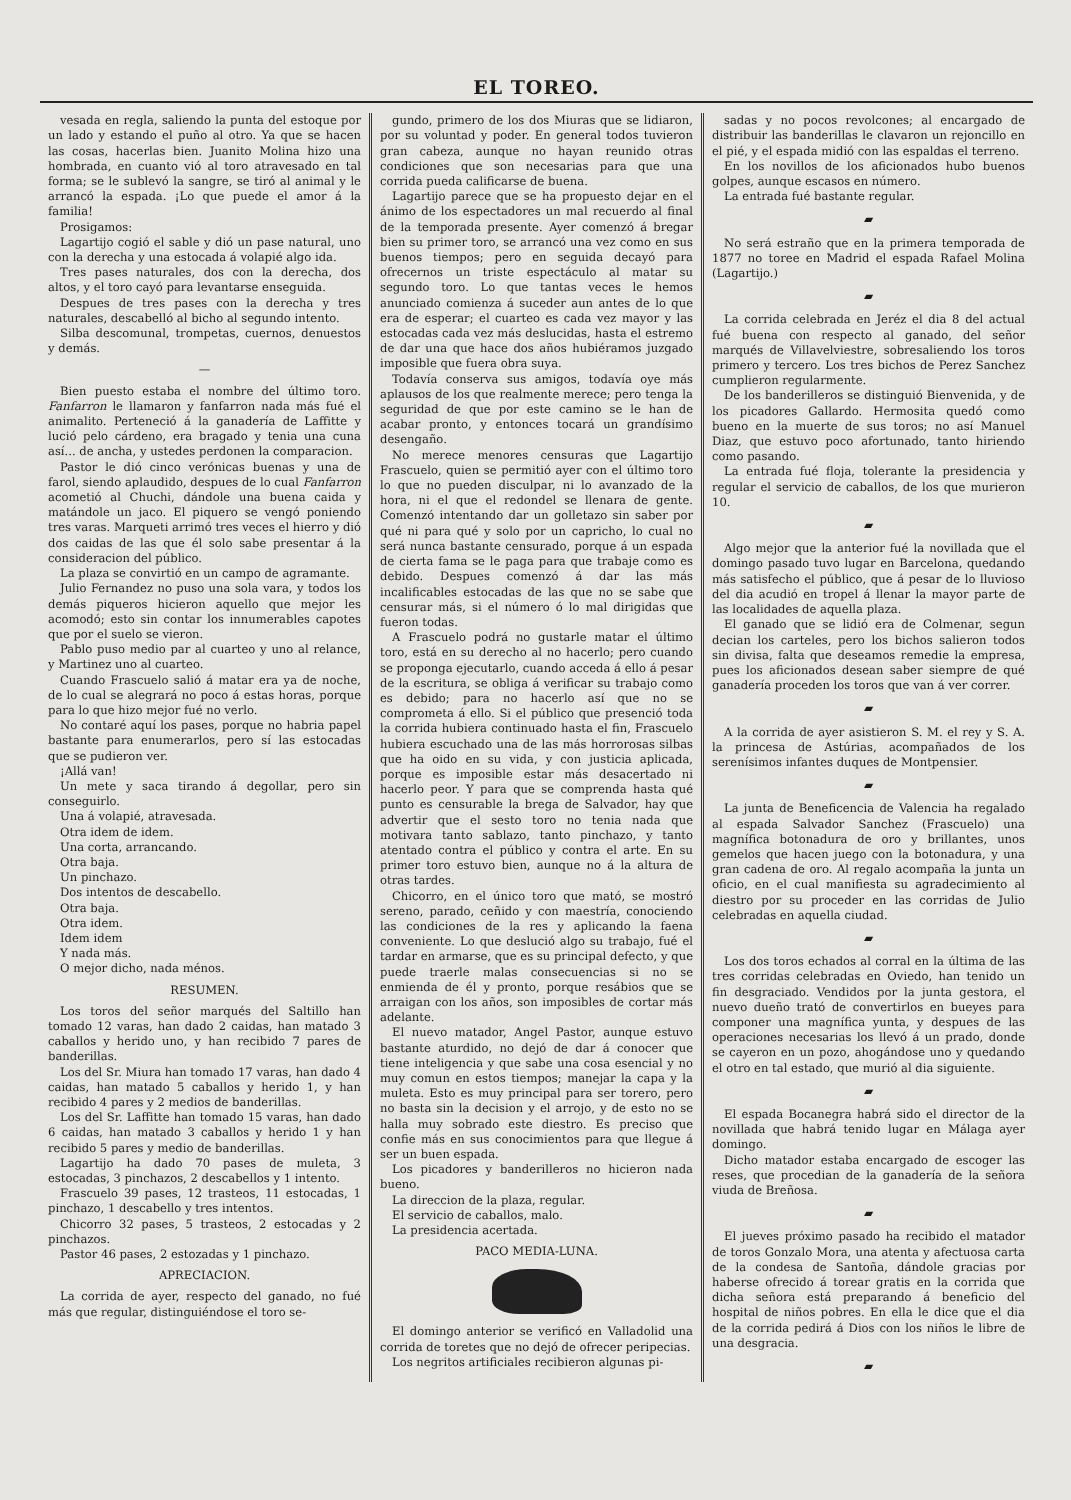EL TOREO.
vesada en regla, saliendo la punta del estoque por un lado y estando el puño al otro. Ya que se hacen las cosas, hacerlas bien. Juanito Molina hizo una hombrada, en cuanto vió al toro atravesado en tal forma; se le sublevó la sangre, se tiró al animal y le arrancó la espada. ¡Lo que puede el amor á la familia!
Prosigamos:
Lagartijo cogió el sable y dió un pase natural, uno con la derecha y una estocada á volapié algo ida.
Tres pases naturales, dos con la derecha, dos altos, y el toro cayó para levantarse enseguida.
Despues de tres pases con la derecha y tres naturales, descabelló al bicho al segundo intento.
Silba descomunal, trompetas, cuernos, denuestos y demás.
—
Bien puesto estaba el nombre del último toro. Fanfarron le llamaron y fanfarron nada más fué el animalito. Perteneció á la ganadería de Laffitte y lució pelo cárdeno, era bragado y tenia una cuna así... de ancha, y ustedes perdonen la comparacion.
Pastor le dió cinco verónicas buenas y una de farol, siendo aplaudido, despues de lo cual Fanfarron acometió al Chuchi, dándole una buena caida y matándole un jaco. El piquero se vengó poniendo tres varas. Marqueti arrimó tres veces el hierro y dió dos caidas de las que él solo sabe presentar á la consideracion del público.
La plaza se convirtió en un campo de agramante.
Julio Fernandez no puso una sola vara, y todos los demás piqueros hicieron aquello que mejor les acomodó; esto sin contar los innumerables capotes que por el suelo se vieron.
Pablo puso medio par al cuarteo y uno al relance, y Martinez uno al cuarteo.
Cuando Frascuelo salió á matar era ya de noche, de lo cual se alegrará no poco á estas horas, porque para lo que hizo mejor fué no verlo.
No contaré aquí los pases, porque no habria papel bastante para enumerarlos, pero sí las estocadas que se pudieron ver.
¡Allá van!
Un mete y saca tirando á degollar, pero sin conseguirlo.
Una á volapié, atravesada.
Otra idem de idem.
Una corta, arrancando.
Otra baja.
Un pinchazo.
Dos intentos de descabello.
Otra baja.
Otra idem.
Idem idem
Y nada más.
O mejor dicho, nada ménos.
RESUMEN.
Los toros del señor marqués del Saltillo han tomado 12 varas, han dado 2 caidas, han matado 3 caballos y herido uno, y han recibido 7 pares de banderillas.
Los del Sr. Miura han tomado 17 varas, han dado 4 caidas, han matado 5 caballos y herido 1, y han recibido 4 pares y 2 medios de banderillas.
Los del Sr. Laffitte han tomado 15 varas, han dado 6 caidas, han matado 3 caballos y herido 1 y han recibido 5 pares y medio de banderillas.
Lagartijo ha dado 70 pases de muleta, 3 estocadas, 3 pinchazos, 2 descabellos y 1 intento.
Frascuelo 39 pases, 12 trasteos, 11 estocadas, 1 pinchazo, 1 descabello y tres intentos.
Chicorro 32 pases, 5 trasteos, 2 estocadas y 2 pinchazos.
Pastor 46 pases, 2 estozadas y 1 pinchazo.
APRECIACION.
La corrida de ayer, respecto del ganado, no fué más que regular, distinguiéndose el toro se-
gundo, primero de los dos Miuras que se lidiaron, por su voluntad y poder. En general todos tuvieron gran cabeza, aunque no hayan reunido otras condiciones que son necesarias para que una corrida pueda calificarse de buena.
Lagartijo parece que se ha propuesto dejar en el ánimo de los espectadores un mal recuerdo al final de la temporada presente. Ayer comenzó á bregar bien su primer toro, se arrancó una vez como en sus buenos tiempos; pero en seguida decayó para ofrecernos un triste espectáculo al matar su segundo toro. Lo que tantas veces le hemos anunciado comienza á suceder aun antes de lo que era de esperar; el cuarteo es cada vez mayor y las estocadas cada vez más deslucidas, hasta el estremo de dar una que hace dos años hubiéramos juzgado imposible que fuera obra suya.
Todavía conserva sus amigos, todavía oye más aplausos de los que realmente merece; pero tenga la seguridad de que por este camino se le han de acabar pronto, y entonces tocará un grandísimo desengaño.
No merece menores censuras que Lagartijo Frascuelo, quien se permitió ayer con el último toro lo que no pueden disculpar, ni lo avanzado de la hora, ni el que el redondel se llenara de gente. Comenzó intentando dar un golletazo sin saber por qué ni para qué y solo por un capricho, lo cual no será nunca bastante censurado, porque á un espada de cierta fama se le paga para que trabaje como es debido. Despues comenzó á dar las más incalificables estocadas de las que no se sabe que censurar más, si el número ó lo mal dirigidas que fueron todas.
A Frascuelo podrá no gustarle matar el último toro, está en su derecho al no hacerlo; pero cuando se proponga ejecutarlo, cuando acceda á ello á pesar de la escritura, se obliga á verificar su trabajo como es debido; para no hacerlo así que no se comprometa á ello. Si el público que presenció toda la corrida hubiera continuado hasta el fin, Frascuelo hubiera escuchado una de las más horrorosas silbas que ha oido en su vida, y con justicia aplicada, porque es imposible estar más desacertado ni hacerlo peor. Y para que se comprenda hasta qué punto es censurable la brega de Salvador, hay que advertir que el sesto toro no tenia nada que motivara tanto sablazo, tanto pinchazo, y tanto atentado contra el público y contra el arte. En su primer toro estuvo bien, aunque no á la altura de otras tardes.
Chicorro, en el único toro que mató, se mostró sereno, parado, ceñido y con maestría, conociendo las condiciones de la res y aplicando la faena conveniente. Lo que deslució algo su trabajo, fué el tardar en armarse, que es su principal defecto, y que puede traerle malas consecuencias si no se enmienda de él y pronto, porque resábios que se arraigan con los años, son imposibles de cortar más adelante.
El nuevo matador, Angel Pastor, aunque estuvo bastante aturdido, no dejó de dar á conocer que tiene inteligencia y que sabe una cosa esencial y no muy comun en estos tiempos; manejar la capa y la muleta. Esto es muy principal para ser torero, pero no basta sin la decision y el arrojo, y de esto no se halla muy sobrado este diestro. Es preciso que confie más en sus conocimientos para que llegue á ser un buen espada.
Los picadores y banderilleros no hicieron nada bueno.
La direccion de la plaza, regular.
El servicio de caballos, malo.
La presidencia acertada.
PACO MEDIA-LUNA.
El domingo anterior se verificó en Valladolid una corrida de toretes que no dejó de ofrecer peripecias.
Los negritos artificiales recibieron algunas pi-
sadas y no pocos revolcones; al encargado de distribuir las banderillas le clavaron un rejoncillo en el pié, y el espada midió con las espaldas el terreno.
En los novillos de los aficionados hubo buenos golpes, aunque escasos en número.
La entrada fué bastante regular.
▰
No será estraño que en la primera temporada de 1877 no toree en Madrid el espada Rafael Molina (Lagartijo.)
▰
La corrida celebrada en Jeréz el dia 8 del actual fué buena con respecto al ganado, del señor marqués de Villavelviestre, sobresaliendo los toros primero y tercero. Los tres bichos de Perez Sanchez cumplieron regularmente.
De los banderilleros se distinguió Bienvenida, y de los picadores Gallardo. Hermosita quedó como bueno en la muerte de sus toros; no así Manuel Diaz, que estuvo poco afortunado, tanto hiriendo como pasando.
La entrada fué floja, tolerante la presidencia y regular el servicio de caballos, de los que murieron 10.
▰
Algo mejor que la anterior fué la novillada que el domingo pasado tuvo lugar en Barcelona, quedando más satisfecho el público, que á pesar de lo lluvioso del dia acudió en tropel á llenar la mayor parte de las localidades de aquella plaza.
El ganado que se lidió era de Colmenar, segun decian los carteles, pero los bichos salieron todos sin divisa, falta que deseamos remedie la empresa, pues los aficionados desean saber siempre de qué ganadería proceden los toros que van á ver correr.
▰
A la corrida de ayer asistieron S. M. el rey y S. A. la princesa de Astúrias, acompañados de los serenísimos infantes duques de Montpensier.
▰
La junta de Beneficencia de Valencia ha regalado al espada Salvador Sanchez (Frascuelo) una magnífica botonadura de oro y brillantes, unos gemelos que hacen juego con la botonadura, y una gran cadena de oro. Al regalo acompaña la junta un oficio, en el cual manifiesta su agradecimiento al diestro por su proceder en las corridas de Julio celebradas en aquella ciudad.
▰
Los dos toros echados al corral en la última de las tres corridas celebradas en Oviedo, han tenido un fin desgraciado. Vendidos por la junta gestora, el nuevo dueño trató de convertirlos en bueyes para componer una magnífica yunta, y despues de las operaciones necesarias los llevó á un prado, donde se cayeron en un pozo, ahogándose uno y quedando el otro en tal estado, que murió al dia siguiente.
▰
El espada Bocanegra habrá sido el director de la novillada que habrá tenido lugar en Málaga ayer domingo.
Dicho matador estaba encargado de escoger las reses, que procedian de la ganadería de la señora viuda de Breñosa.
▰
El jueves próximo pasado ha recibido el matador de toros Gonzalo Mora, una atenta y afectuosa carta de la condesa de Santoña, dándole gracias por haberse ofrecido á torear gratis en la corrida que dicha señora está preparando á beneficio del hospital de niños pobres. En ella le dice que el dia de la corrida pedirá á Dios con los niños le libre de una desgracia.
▰